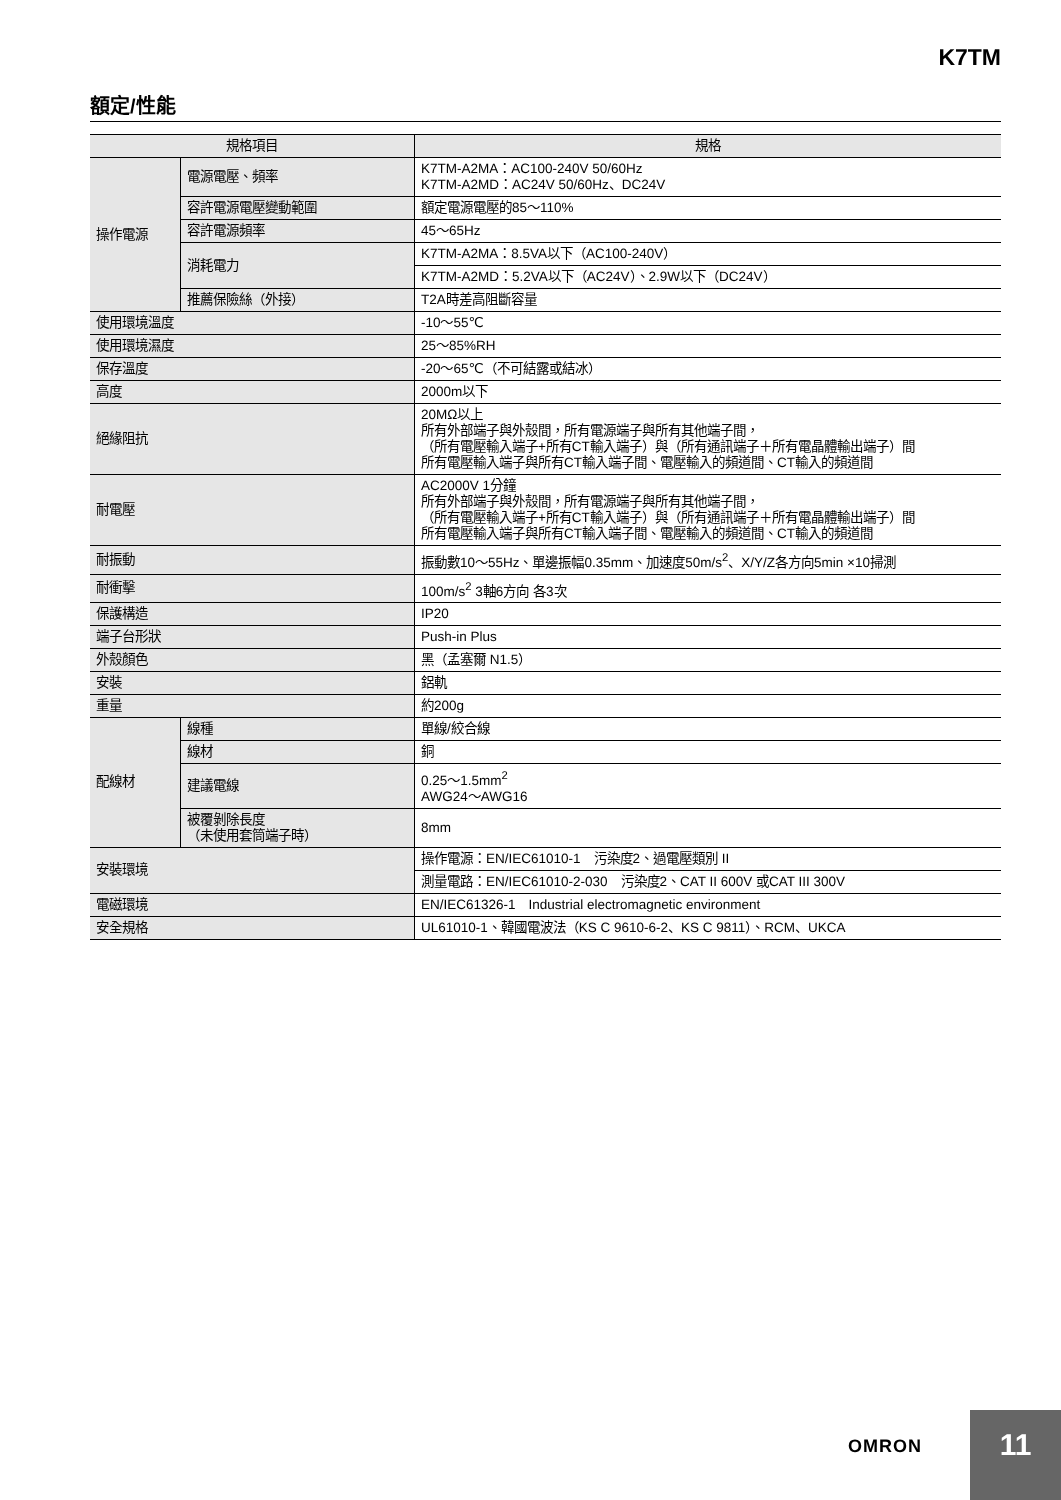K7TM
額定/性能
| 規格項目 | | 規格 |
| --- | --- | --- |
| 操作電源 | 電源電壓、頻率 | K7TM-A2MA：AC100-240V 50/60Hz K7TM-A2MD：AC24V 50/60Hz、DC24V |
| | 容許電源電壓變動範圍 | 額定電源電壓的85～110% |
| | 容許電源頻率 | 45～65Hz |
| | 消耗電力 | K7TM-A2MA：8.5VA以下（AC100-240V） |
| | | K7TM-A2MD：5.2VA以下（AC24V）、2.9W以下（DC24V） |
| | 推薦保險絲（外接） | T2A時差高阻斷容量 |
| 使用環境溫度 | | -10～55℃ |
| 使用環境濕度 | | 25～85%RH |
| 保存溫度 | | -20～65℃（不可結露或結冰） |
| 高度 | | 2000m以下 |
| 絕緣阻抗 | | 20MΩ以上 所有外部端子與外殼間，所有電源端子與所有其他端子間， （所有電壓輸入端子+所有CT輸入端子）與（所有通訊端子＋所有電晶體輸出端子）間 所有電壓輸入端子與所有CT輸入端子間、電壓輸入的頻道間、CT輸入的頻道間 |
| 耐電壓 | | AC2000V 1分鐘 所有外部端子與外殼間，所有電源端子與所有其他端子間， （所有電壓輸入端子+所有CT輸入端子）與（所有通訊端子＋所有電晶體輸出端子）間 所有電壓輸入端子與所有CT輸入端子間、電壓輸入的頻道間、CT輸入的頻道間 |
| 耐振動 | | 振動數10～55Hz、單邊振幅0.35mm、加速度50m/s<sup>2</sup>、X/Y/Z各方向5min ×10掃測 |
| 耐衝擊 | | 100m/s<sup>2</sup> 3軸6方向 各3次 |
| 保護構造 | | IP20 |
| 端子台形狀 | | Push-in Plus |
| 外殼顏色 | | 黑（孟塞爾 N1.5） |
| 安裝 | | 鋁軌 |
| 重量 | | 約200g |
| 配線材 | 線種 | 單線/絞合線 |
| | 線材 | 銅 |
| | 建議電線 | 0.25～1.5mm<sup>2</sup> AWG24～AWG16 |
| | 被覆剝除長度 （未使用套筒端子時） | 8mm |
| 安裝環境 | | 操作電源：EN/IEC61010-1 污染度2、過電壓類別 II |
| | | 測量電路：EN/IEC61010-2-030 污染度2、CAT II 600V 或CAT III 300V |
| 電磁環境 | | EN/IEC61326-1 Industrial electromagnetic environment |
| 安全規格 | | UL61010-1、韓國電波法（KS C 9610-6-2、KS C 9811）、RCM、UKCA |
OMRON
11